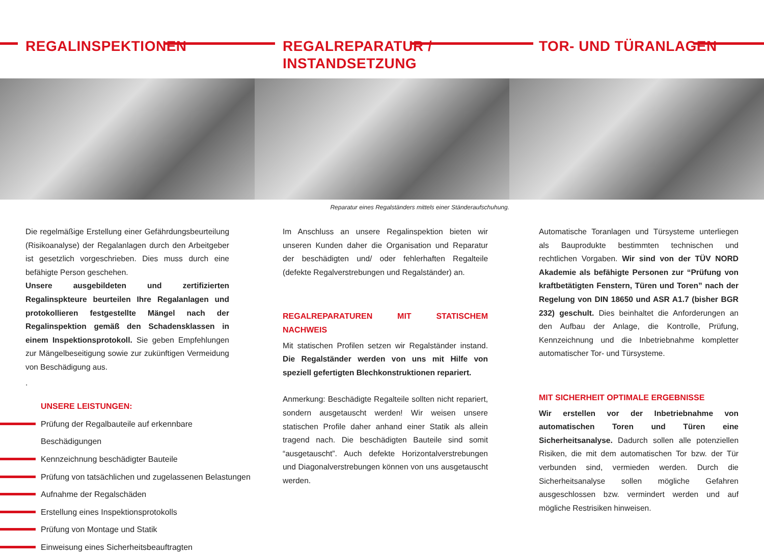REGALINSPEKTIONEN
Die regelmäßige Erstellung einer Gefährdungsbeurteilung (Risikoanalyse) der Regalanlagen durch den Arbeitgeber ist gesetzlich vorgeschrieben. Dies muss durch eine befähigte Person geschehen.
Unsere ausgebildeten und zertifizierten Regalinspkteure beurteilen Ihre Regalanlagen und protokollieren festgestellte Mängel nach der Regalinspektion gemäß den Schadensklassen in einem Inspektionsprotokoll. Sie geben Empfehlungen zur Mängelbeseitigung sowie zur zukünftigen Vermeidung von Beschädigung aus.
.
UNSERE LEISTUNGEN:
Prüfung der Regalbauteile auf erkennbare Beschädigungen
Kennzeichnung beschädigter Bauteile
Prüfung von tatsächlichen und zugelassenen Belastungen
Aufnahme der Regalschäden
Erstellung eines Inspektionsprotokolls
Prüfung von Montage und Statik
Einweisung eines Sicherheitsbeauftragten
REGALREPARATUR /
INSTANDSETZUNG
Reparatur eines Regalständers mittels einer Ständeraufschuhung.
Im Anschluss an unsere Regalinspektion bieten wir unseren Kunden daher die Organisation und Reparatur der beschädigten und/ oder fehlerhaften Regalteile (defekte Regalverstrebungen und Regalständer) an.
REGALREPARATUREN MIT STATISCHEM NACHWEIS
Mit statischen Profilen setzen wir Regalständer instand. Die Regalständer werden von uns mit Hilfe von speziell gefertigten Blechkonstruktionen repariert.
Anmerkung: Beschädigte Regalteile sollten nicht repariert, sondern ausgetauscht werden! Wir weisen unsere statischen Profile daher anhand einer Statik als allein tragend nach. Die beschädigten Bauteile sind somit “ausgetauscht”. Auch defekte Horizontalverstrebungen und Diagonalverstrebungen können von uns ausgetauscht werden.
TOR- UND TÜRANLAGEN
Automatische Toranlagen und Türsysteme unterliegen als Bauprodukte bestimmten technischen und rechtlichen Vorgaben. Wir sind von der TÜV NORD Akademie als befähigte Personen zur “Prüfung von kraftbetätigten Fenstern, Türen und Toren” nach der Regelung von DIN 18650 und ASR A1.7 (bisher BGR 232) geschult. Dies beinhaltet die Anforderungen an den Aufbau der Anlage, die Kontrolle, Prüfung, Kennzeichnung und die Inbetriebnahme kompletter automatischer Tor- und Türsysteme.
MIT SICHERHEIT OPTIMALE ERGEBNISSE
Wir erstellen vor der Inbetriebnahme von automatischen Toren und Türen eine Sicherheitsanalyse. Dadurch sollen alle potenziellen Risiken, die mit dem automatischen Tor bzw. der Tür verbunden sind, vermieden werden. Durch die Sicherheitsanalyse sollen mögliche Gefahren ausgeschlossen bzw. vermindert werden und auf mögliche Restrisiken hinweisen.